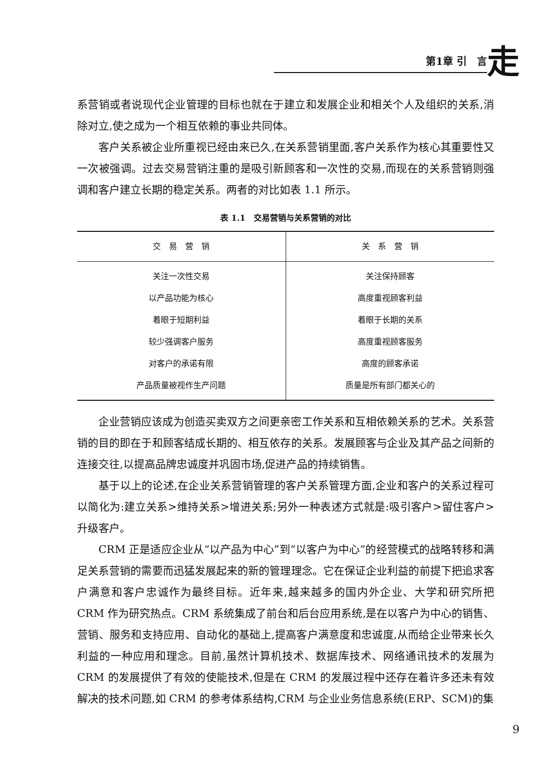第1章 引　言 走
系营销或者说现代企业管理的目标也就在于建立和发展企业和相关个人及组织的关系,消除对立,使之成为一个相互依赖的事业共同体。
客户关系被企业所重视已经由来已久,在关系营销里面,客户关系作为核心其重要性又一次被强调。过去交易营销注重的是吸引新顾客和一次性的交易,而现在的关系营销则强调和客户建立长期的稳定关系。两者的对比如表 1.1 所示。
表 1.1　交易营销与关系营销的对比
| 交 易 营 销 | 关 系 营 销 |
| --- | --- |
| 关注一次性交易 | 关注保持顾客 |
| 以产品功能为核心 | 高度重视顾客利益 |
| 着眼于短期利益 | 着眼于长期的关系 |
| 较少强调客户服务 | 高度重视顾客服务 |
| 对客户的承诺有限 | 高度的顾客承诺 |
| 产品质量被视作生产问题 | 质量是所有部门都关心的 |
企业营销应该成为创造买卖双方之间更亲密工作关系和互相依赖关系的艺术。关系营销的目的即在于和顾客结成长期的、相互依存的关系。发展顾客与企业及其产品之间新的连接交往,以提高品牌忠诚度并巩固市场,促进产品的持续销售。
基于以上的论述,在企业关系营销管理的客户关系管理方面,企业和客户的关系过程可以简化为:建立关系>维持关系>增进关系;另外一种表述方式就是:吸引客户>留住客户>升级客户。
CRM 正是适应企业从“以产品为中心”到“以客户为中心”的经营模式的战略转移和满足关系营销的需要而迅猛发展起来的新的管理理念。它在保证企业利益的前提下把追求客户满意和客户忠诚作为最终目标。近年来,越来越多的国内外企业、大学和研究所把 CRM 作为研究热点。CRM 系统集成了前台和后台应用系统,是在以客户为中心的销售、营销、服务和支持应用、自动化的基础上,提高客户满意度和忠诚度,从而给企业带来长久利益的一种应用和理念。目前,虽然计算机技术、数据库技术、网络通讯技术的发展为 CRM 的发展提供了有效的使能技术,但是在 CRM 的发展过程中还存在着许多还未有效解决的技术问题,如 CRM 的参考体系结构,CRM 与企业业务信息系统(ERP、SCM)的集
9